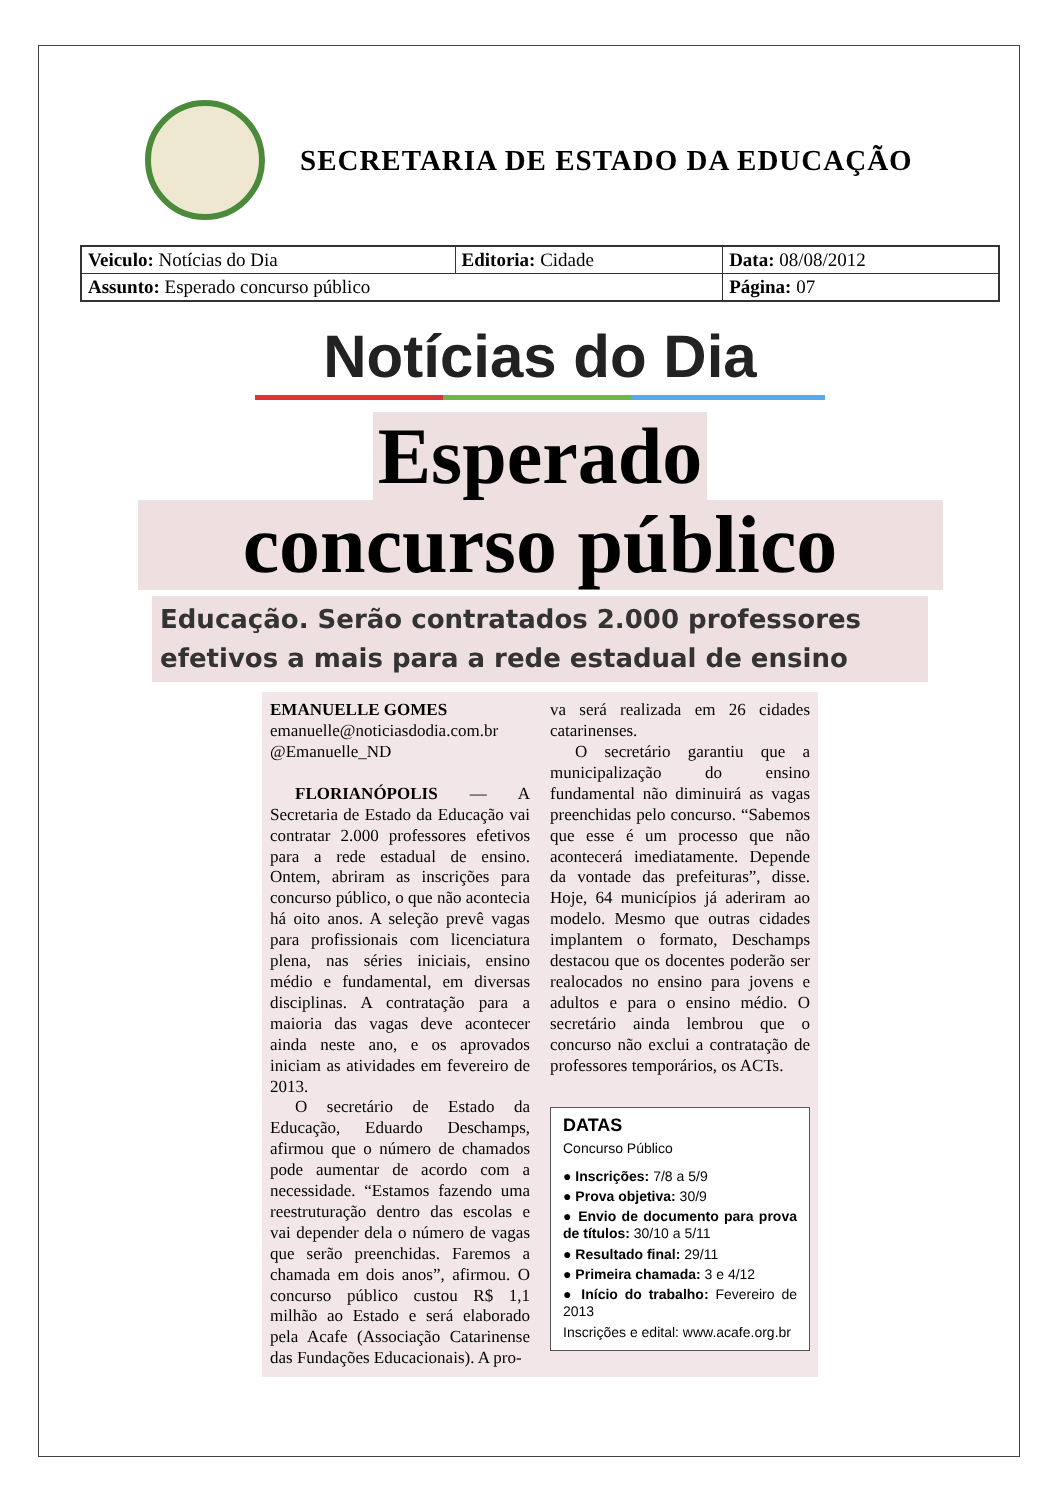SECRETARIA DE ESTADO DA EDUCAÇÃO
| Veiculo: Notícias do Dia | Editoria: Cidade | Data: 08/08/2012 |
| Assunto: Esperado concurso público | | Página: 07 |
Notícias do Dia
Esperado
concurso público
Educação. Serão contratados 2.000 professores efetivos a mais para a rede estadual de ensino
EMANUELLE GOMES
emanuelle@noticiasdodia.com.br
@Emanuelle_ND
FLORIANÓPOLIS — A Secretaria de Estado da Educação vai contratar 2.000 professores efetivos para a rede estadual de ensino. Ontem, abriram as inscrições para concurso público, o que não acontecia há oito anos. A seleção prevê vagas para profissionais com licenciatura plena, nas séries iniciais, ensino médio e fundamental, em diversas disciplinas. A contratação para a maioria das vagas deve acontecer ainda neste ano, e os aprovados iniciam as atividades em fevereiro de 2013.
O secretário de Estado da Educação, Eduardo Deschamps, afirmou que o número de chamados pode aumentar de acordo com a necessidade. “Estamos fazendo uma reestruturação dentro das escolas e vai depender dela o número de vagas que serão preenchidas. Faremos a chamada em dois anos”, afirmou. O concurso público custou R$ 1,1 milhão ao Estado e será elaborado pela Acafe (Associação Catarinense das Fundações Educacionais). A pro-
va será realizada em 26 cidades catarinenses.
O secretário garantiu que a municipalização do ensino fundamental não diminuirá as vagas preenchidas pelo concurso. “Sabemos que esse é um processo que não acontecerá imediatamente. Depende da vontade das prefeituras”, disse. Hoje, 64 municípios já aderiram ao modelo. Mesmo que outras cidades implantem o formato, Deschamps destacou que os docentes poderão ser realocados no ensino para jovens e adultos e para o ensino médio. O secretário ainda lembrou que o concurso não exclui a contratação de professores temporários, os ACTs.
DATAS
Concurso Público
● Inscrições: 7/8 a 5/9
● Prova objetiva: 30/9
● Envio de documento para prova de títulos: 30/10 a 5/11
● Resultado final: 29/11
● Primeira chamada: 3 e 4/12
● Início do trabalho: Fevereiro de 2013
Inscrições e edital: www.acafe.org.br